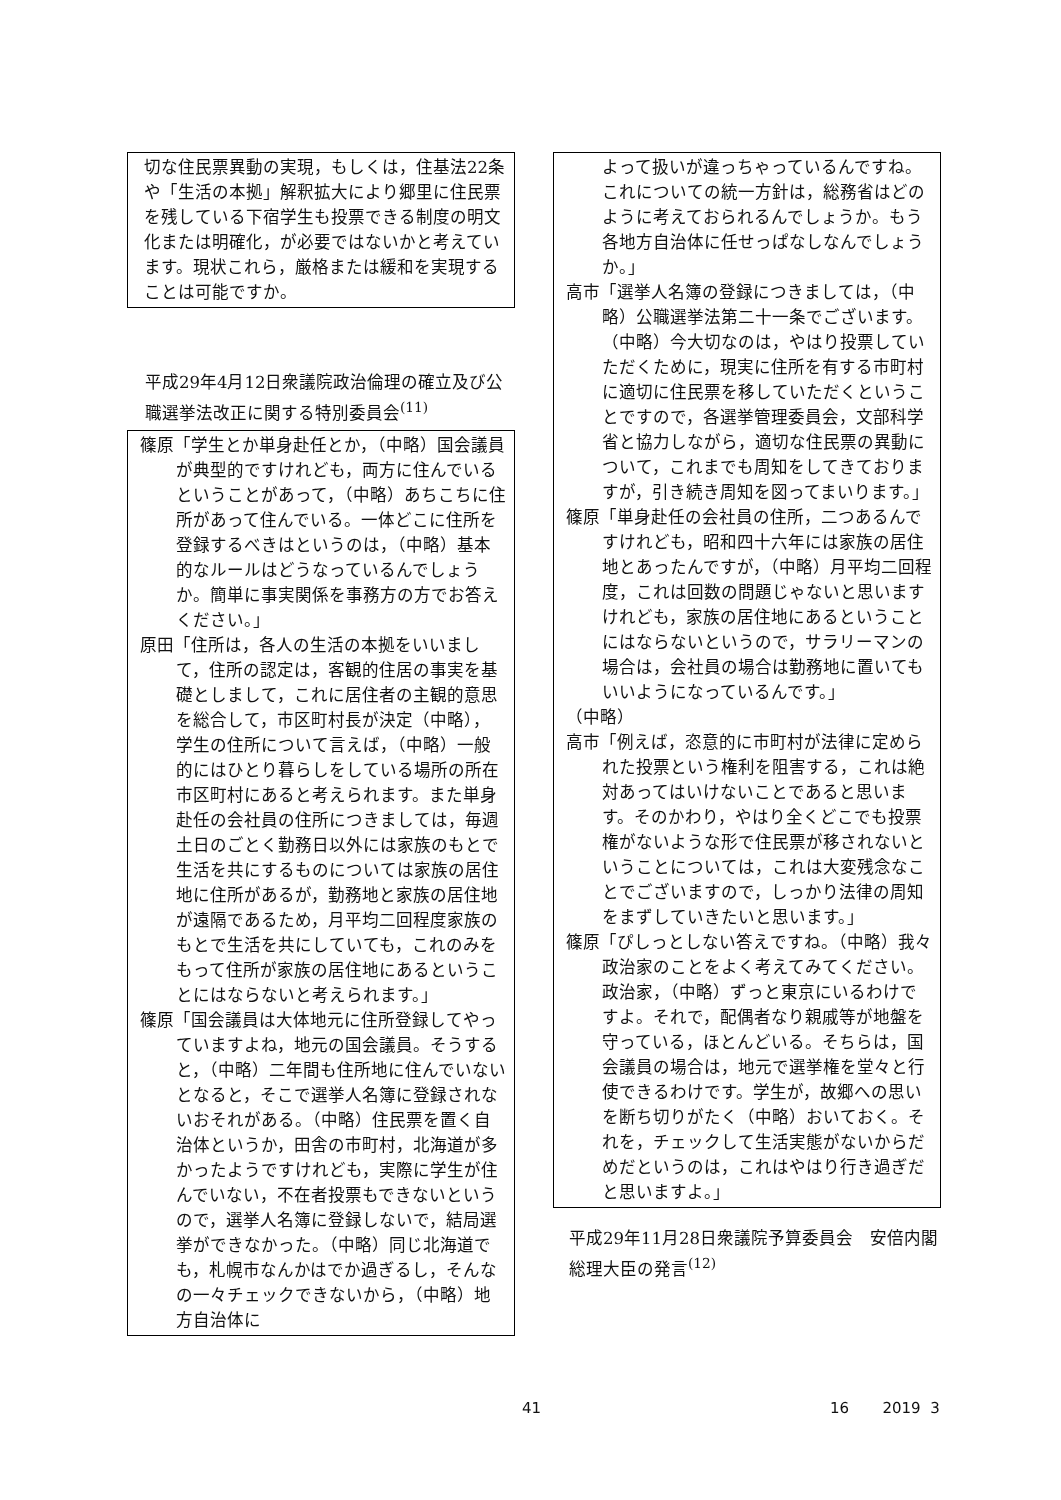切な住民票異動の実現，もしくは，住基法22条や「生活の本拠」解釈拡大により郷里に住民票を残している下宿学生も投票できる制度の明文化または明確化，が必要ではないかと考えています。現状これら，厳格または緩和を実現することは可能ですか。
平成29年4月12日衆議院政治倫理の確立及び公職選挙法改正に関する特別委員会<sup>(11)</sup>
篠原「学生とか単身赴任とか，（中略）国会議員が典型的ですけれども，両方に住んでいるということがあって，（中略）あちこちに住所があって住んでいる。一体どこに住所を登録するべきはというのは，（中略）基本的なルールはどうなっているんでしょうか。簡単に事実関係を事務方の方でお答えください。」
原田「住所は，各人の生活の本拠をいいまして，住所の認定は，客観的住居の事実を基礎としまして，これに居住者の主観的意思を総合して，市区町村長が決定（中略），学生の住所について言えば，（中略）一般的にはひとり暮らしをしている場所の所在市区町村にあると考えられます。また単身赴任の会社員の住所につきましては，毎週土日のごとく勤務日以外には家族のもとで生活を共にするものについては家族の居住地に住所があるが，勤務地と家族の居住地が遠隔であるため，月平均二回程度家族のもとで生活を共にしていても，これのみをもって住所が家族の居住地にあるということにはならないと考えられます。」
篠原「国会議員は大体地元に住所登録してやっていますよね，地元の国会議員。そうすると，（中略）二年間も住所地に住んでいないとなると，そこで選挙人名簿に登録されないおそれがある。（中略）住民票を置く自治体というか，田舎の市町村，北海道が多かったようですけれども，実際に学生が住んでいない，不在者投票もできないというので，選挙人名簿に登録しないで，結局選挙ができなかった。（中略）同じ北海道でも，札幌市なんかはでか過ぎるし，そんなの一々チェックできないから，（中略）地方自治体に
よって扱いが違っちゃっているんですね。これについての統一方針は，総務省はどのように考えておられるんでしょうか。もう各地方自治体に任せっぱなしなんでしょうか。」
高市「選挙人名簿の登録につきましては，（中略）公職選挙法第二十一条でございます。（中略）今大切なのは，やはり投票していただくために，現実に住所を有する市町村に適切に住民票を移していただくということですので，各選挙管理委員会，文部科学省と協力しながら，適切な住民票の異動について，これまでも周知をしてきておりますが，引き続き周知を図ってまいります。」
篠原「単身赴任の会社員の住所，二つあるんですけれども，昭和四十六年には家族の居住地とあったんですが，（中略）月平均二回程度，これは回数の問題じゃないと思いますけれども，家族の居住地にあるということにはならないというので，サラリーマンの場合は，会社員の場合は勤務地に置いてもいいようになっているんです。」
（中略）
高市「例えば，恣意的に市町村が法律に定められた投票という権利を阻害する，これは絶対あってはいけないことであると思います。そのかわり，やはり全くどこでも投票権がないような形で住民票が移されないということについては，これは大変残念なことでございますので，しっかり法律の周知をまずしていきたいと思います。」
篠原「ぴしっとしない答えですね。（中略）我々政治家のことをよく考えてみてください。政治家，（中略）ずっと東京にいるわけですよ。それで，配偶者なり親戚等が地盤を守っている，ほとんどいる。そちらは，国会議員の場合は，地元で選挙権を堂々と行使できるわけです。学生が，故郷への思いを断ち切りがたく（中略）おいておく。それを，チェックして生活実態がないからだめだというのは，これはやはり行き過ぎだと思いますよ。」
平成29年11月28日衆議院予算委員会　安倍内閣総理大臣の発言<sup>(12)</sup>
41 16 2019 3